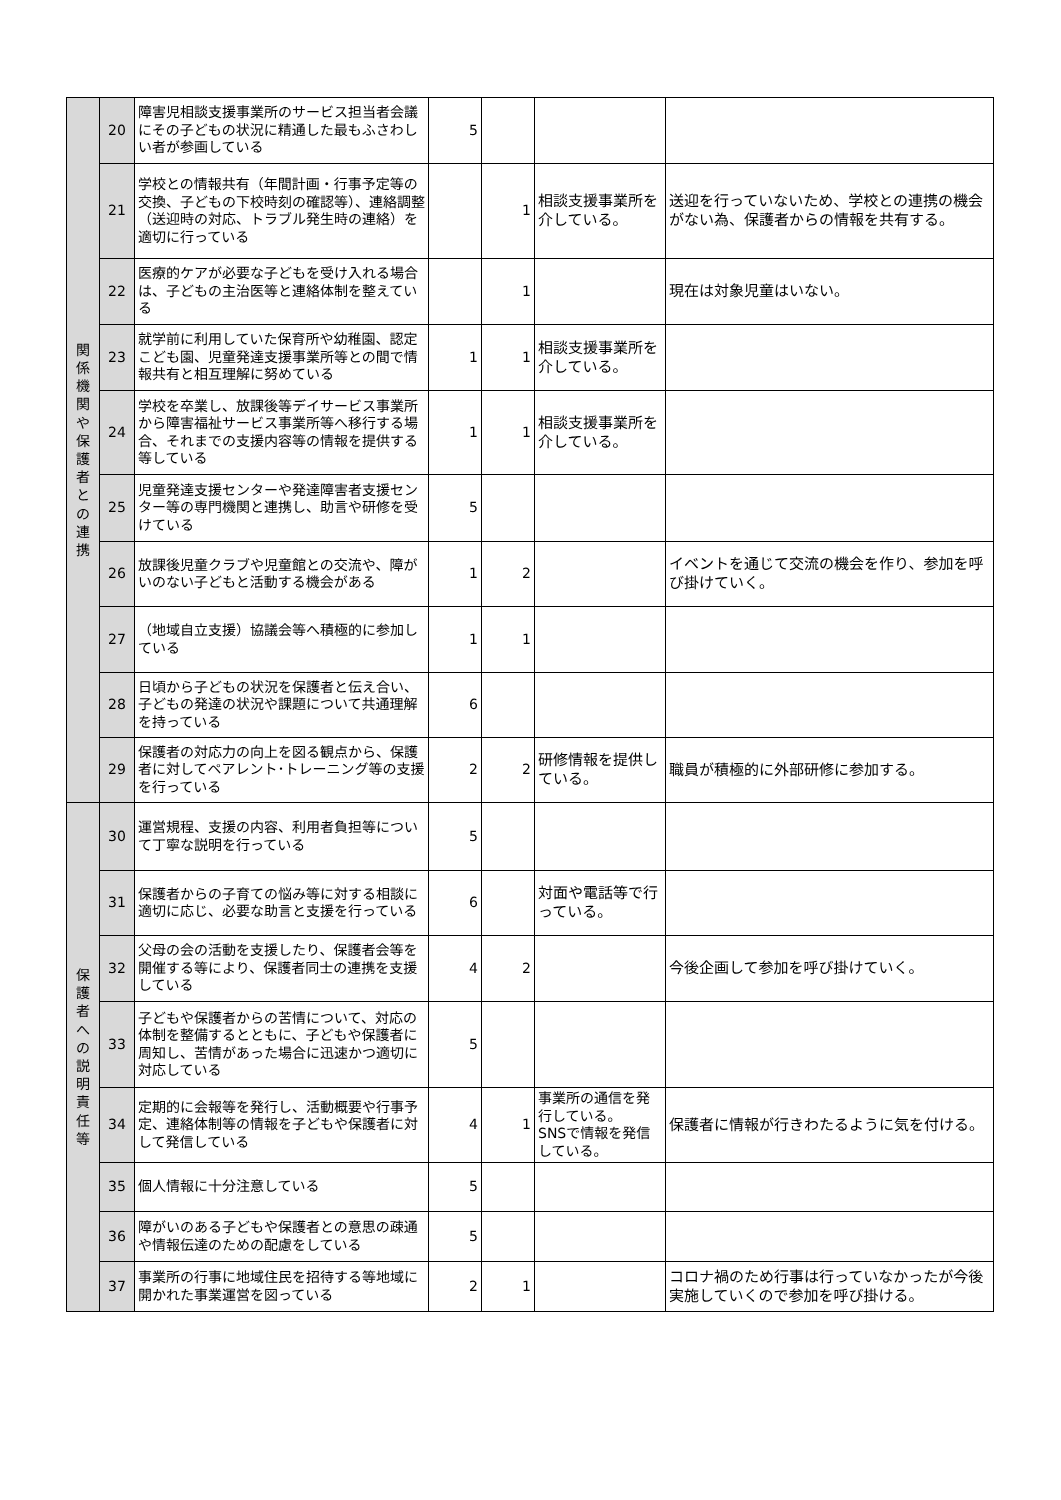| 関 係 機 関 や 保 護 者 と の 連 携 | 20 | 障害児相談支援事業所のサービス担当者会議にその子どもの状況に精通した最もふさわしい者が参画している | 5 | | | |
| | 21 | 学校との情報共有（年間計画・行事予定等の交換、子どもの下校時刻の確認等）、連絡調整（送迎時の対応、トラブル発生時の連絡）を適切に行っている | | 1 | 相談支援事業所を介している。 | 送迎を行っていないため、学校との連携の機会がない為、保護者からの情報を共有する。 |
| | 22 | 医療的ケアが必要な子どもを受け入れる場合は、子どもの主治医等と連絡体制を整えている | | 1 | | 現在は対象児童はいない。 |
| | 23 | 就学前に利用していた保育所や幼稚園、認定こども園、児童発達支援事業所等との間で情報共有と相互理解に努めている | 1 | 1 | 相談支援事業所を介している。 | |
| | 24 | 学校を卒業し、放課後等デイサービス事業所から障害福祉サービス事業所等へ移行する場合、それまでの支援内容等の情報を提供する等している | 1 | 1 | 相談支援事業所を介している。 | |
| | 25 | 児童発達支援センターや発達障害者支援センター等の専門機関と連携し、助言や研修を受けている | 5 | | | |
| | 26 | 放課後児童クラブや児童館との交流や、障がいのない子どもと活動する機会がある | 1 | 2 | | イベントを通じて交流の機会を作り、参加を呼び掛けていく。 |
| | 27 | （地域自立支援）協議会等へ積極的に参加している | 1 | 1 | | |
| | 28 | 日頃から子どもの状況を保護者と伝え合い、子どもの発達の状況や課題について共通理解を持っている | 6 | | | |
| | 29 | 保護者の対応力の向上を図る観点から、保護者に対してペアレント･トレーニング等の支援を行っている | 2 | 2 | 研修情報を提供している。 | 職員が積極的に外部研修に参加する。 |
| 保 護 者 へ の 説 明 責 任 等 | 30 | 運営規程、支援の内容、利用者負担等について丁寧な説明を行っている | 5 | | | |
| | 31 | 保護者からの子育ての悩み等に対する相談に適切に応じ、必要な助言と支援を行っている | 6 | | 対面や電話等で行っている。 | |
| | 32 | 父母の会の活動を支援したり、保護者会等を開催する等により、保護者同士の連携を支援している | 4 | 2 | | 今後企画して参加を呼び掛けていく。 |
| | 33 | 子どもや保護者からの苦情について、対応の体制を整備するとともに、子どもや保護者に周知し、苦情があった場合に迅速かつ適切に対応している | 5 | | | |
| | 34 | 定期的に会報等を発行し、活動概要や行事予定、連絡体制等の情報を子どもや保護者に対して発信している | 4 | 1 | 事業所の通信を発行している。 SNSで情報を発信している。 | 保護者に情報が行きわたるように気を付ける。 |
| | 35 | 個人情報に十分注意している | 5 | | | |
| | 36 | 障がいのある子どもや保護者との意思の疎通や情報伝達のための配慮をしている | 5 | | | |
| | 37 | 事業所の行事に地域住民を招待する等地域に開かれた事業運営を図っている | 2 | 1 | | コロナ禍のため行事は行っていなかったが今後実施していくので参加を呼び掛ける。 |